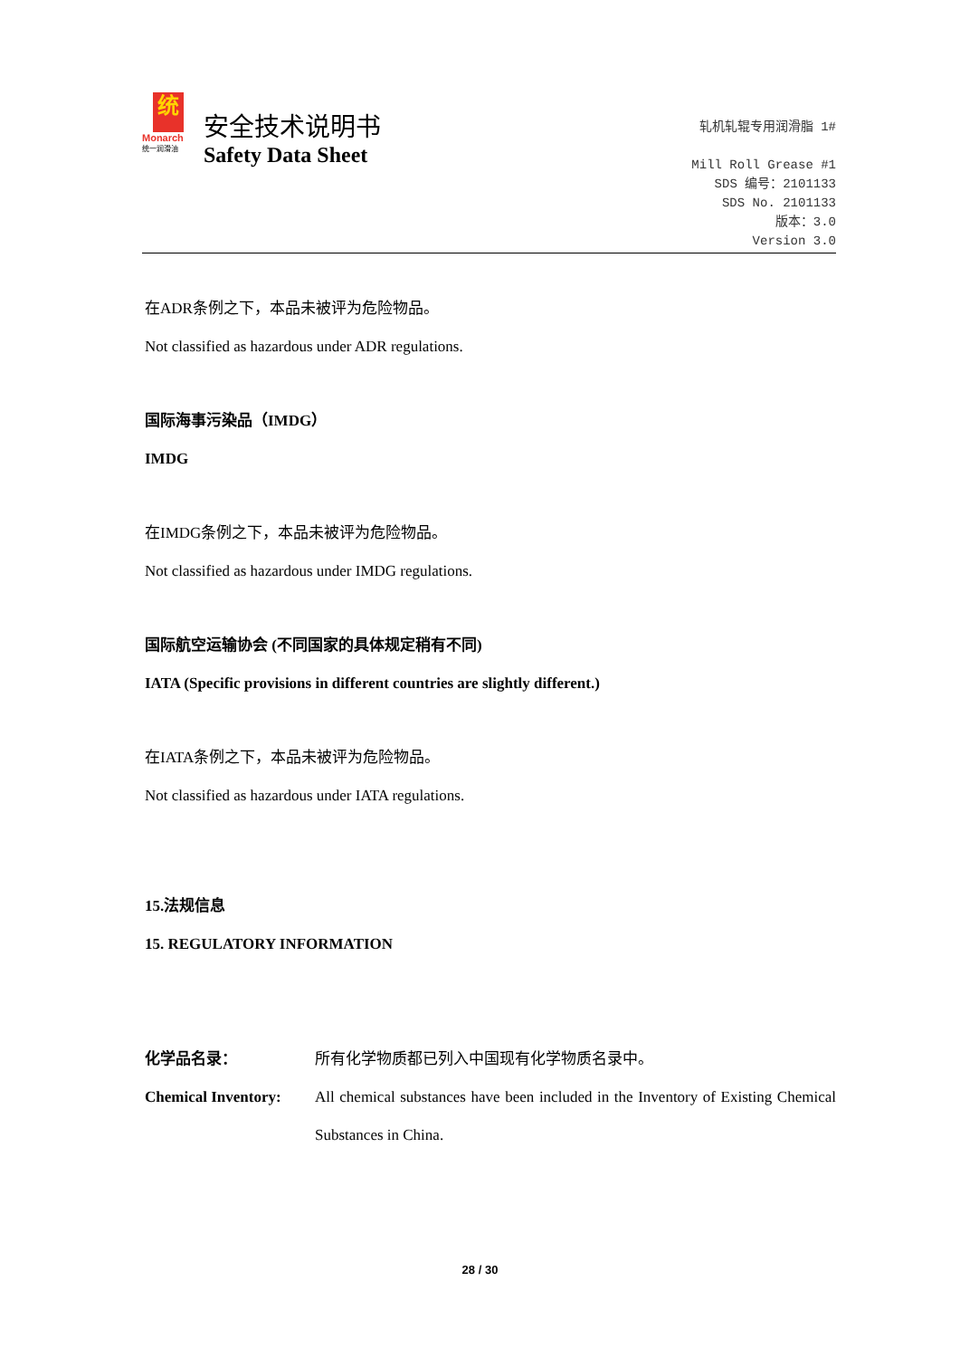统
Monarch
统一润滑油
安全技术说明书
Safety Data Sheet
轧机轧辊专用润滑脂 1#
Mill Roll Grease #1
SDS 编号：2101133
SDS No. 2101133
版本：3.0
Version 3.0
在ADR条例之下，本品未被评为危险物品。
Not classified as hazardous under ADR regulations.
国际海事污染品（IMDG）
IMDG
在IMDG条例之下，本品未被评为危险物品。
Not classified as hazardous under IMDG regulations.
国际航空运输协会 (不同国家的具体规定稍有不同)
IATA (Specific provisions in different countries are slightly different.)
在IATA条例之下，本品未被评为危险物品。
Not classified as hazardous under IATA regulations.
15.法规信息
15. REGULATORY INFORMATION
化学品名录： 所有化学物质都已列入中国现有化学物质名录中。
Chemical Inventory: All chemical substances have been included in the Inventory of Existing Chemical Substances in China.
28 / 30